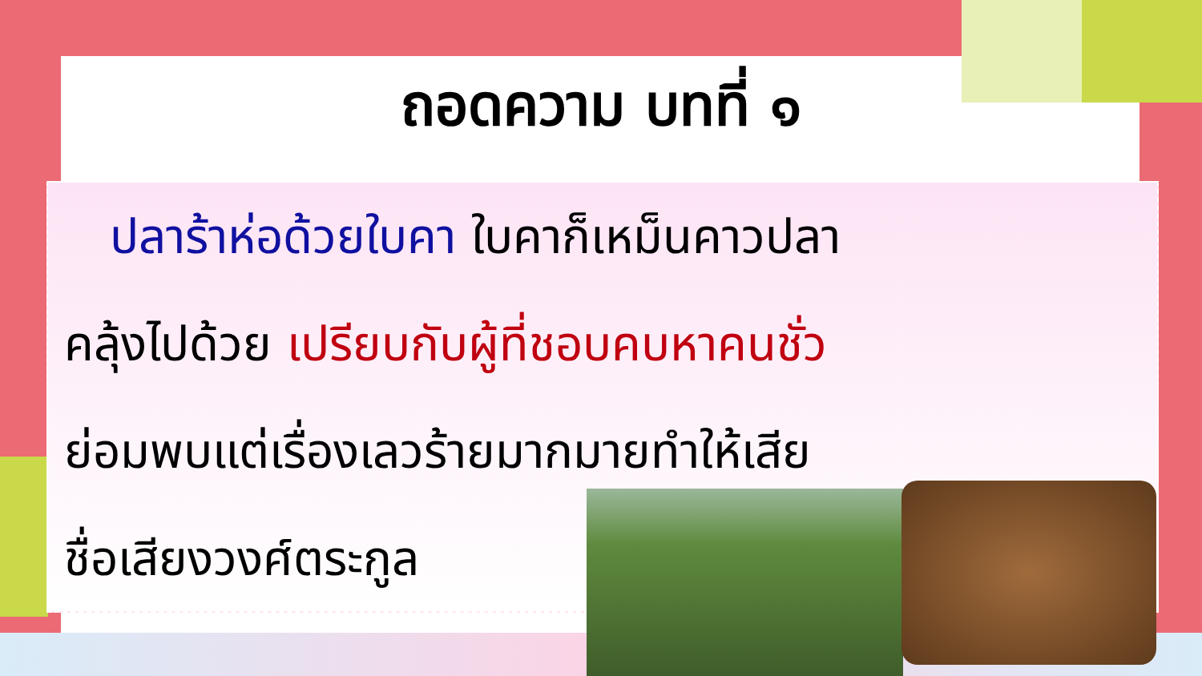ถอดความ บทที่ ๑
ปลาร้าห่อด้วยใบคา ใบคาก็เหม็นคาวปลา
คลุ้งไปด้วย เปรียบกับผู้ที่ชอบคบหาคนชั่ว
ย่อมพบแต่เรื่องเลวร้ายมากมายทำให้เสีย
ชื่อเสียงวงศ์ตระกูล